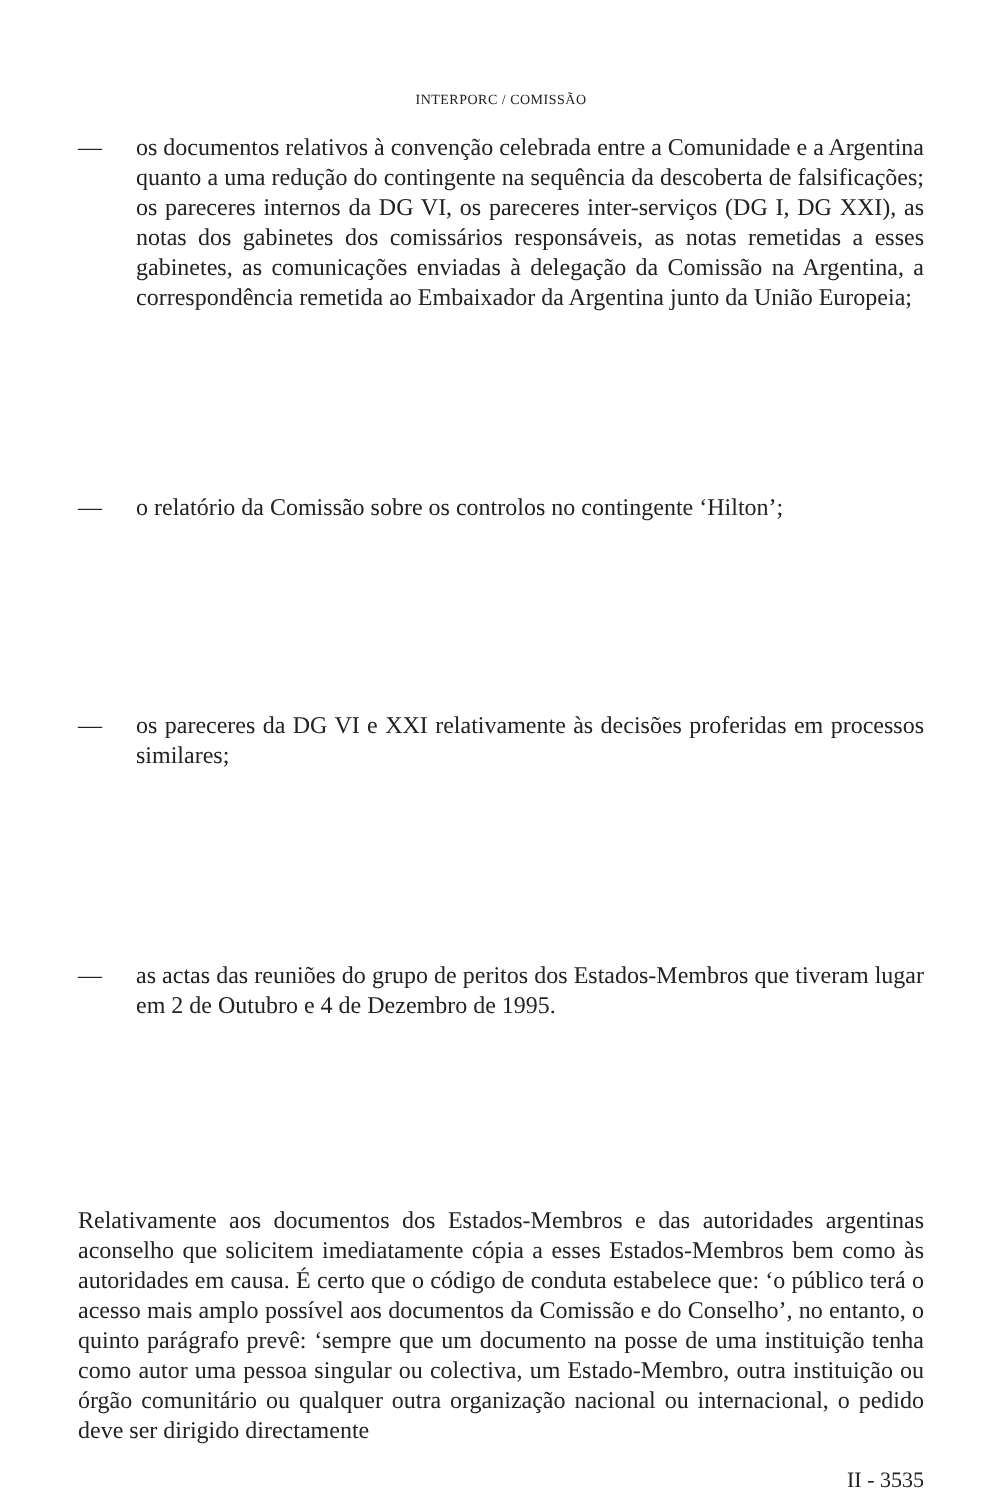INTERPORC / COMISSÃO
— os documentos relativos à convenção celebrada entre a Comunidade e a Argentina quanto a uma redução do contingente na sequência da descoberta de falsificações; os pareceres internos da DG VI, os pareceres inter-serviços (DG I, DG XXI), as notas dos gabinetes dos comissários responsáveis, as notas remetidas a esses gabinetes, as comunicações enviadas à delegação da Comissão na Argentina, a correspondência remetida ao Embaixador da Argentina junto da União Europeia;
— o relatório da Comissão sobre os controlos no contingente ‘Hilton’;
— os pareceres da DG VI e XXI relativamente às decisões proferidas em processos similares;
— as actas das reuniões do grupo de peritos dos Estados-Membros que tiveram lugar em 2 de Outubro e 4 de Dezembro de 1995.
Relativamente aos documentos dos Estados-Membros e das autoridades argentinas aconselho que solicitem imediatamente cópia a esses Estados-Membros bem como às autoridades em causa. É certo que o código de conduta estabelece que: ‘o público terá o acesso mais amplo possível aos documentos da Comissão e do Conselho’, no entanto, o quinto parágrafo prevê: ‘sempre que um documento na posse de uma instituição tenha como autor uma pessoa singular ou colectiva, um Estado-Membro, outra instituição ou órgão comunitário ou qualquer outra organização nacional ou internacional, o pedido deve ser dirigido directamente
II - 3535